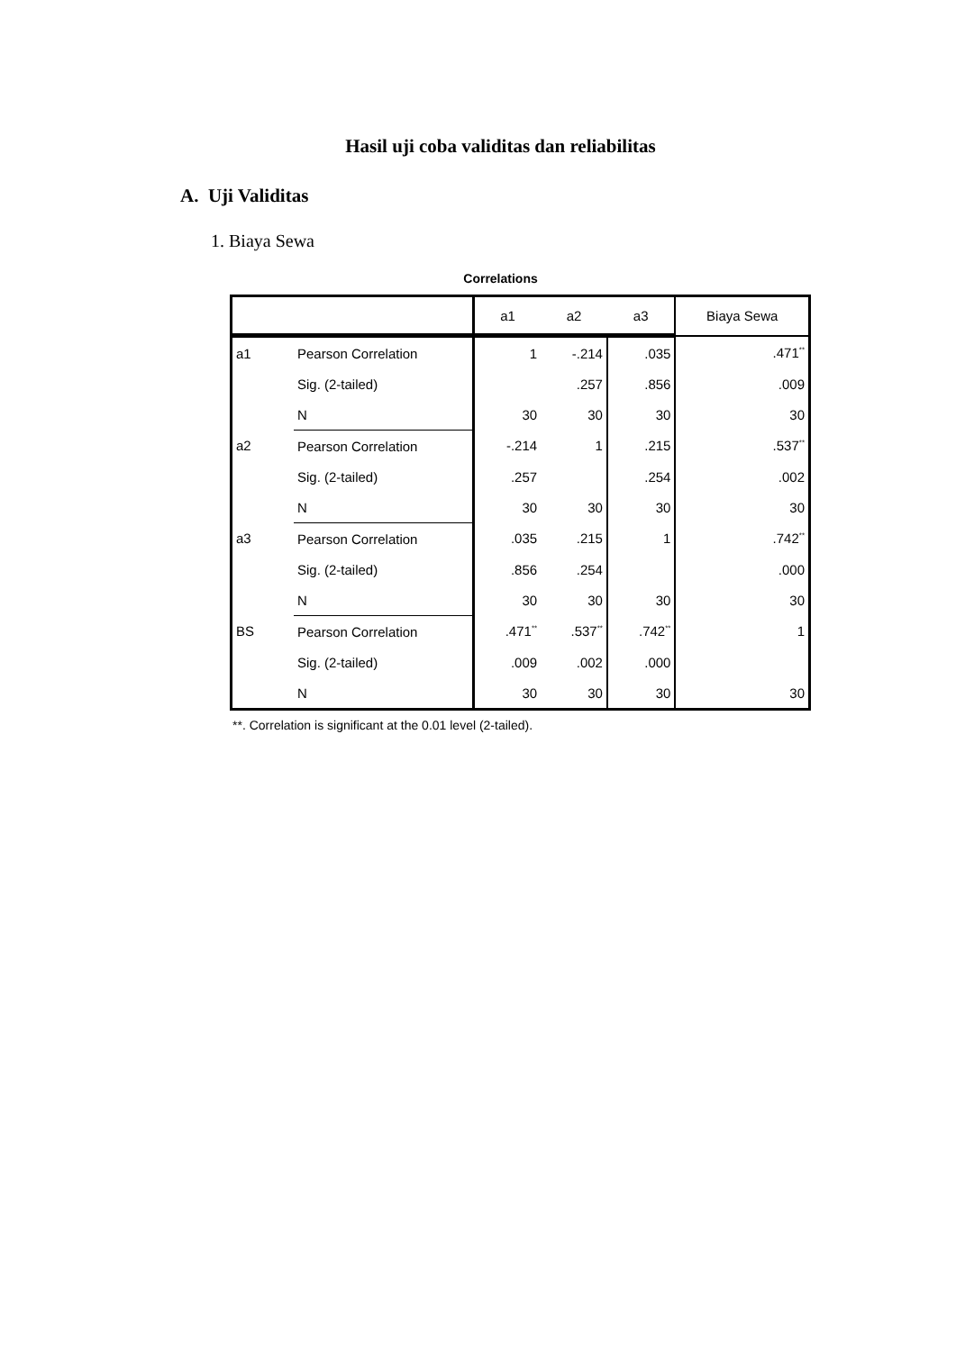Hasil uji coba validitas dan reliabilitas
A. Uji Validitas
1. Biaya Sewa
Correlations
| | | a1 | a2 | a3 | Biaya Sewa |
| --- | --- | --- | --- | --- | --- |
| a1 | Pearson Correlation | 1 | -.214 | .035 | .471<sup>**</sup> |
| | Sig. (2-tailed) | | .257 | .856 | .009 |
| | N | 30 | 30 | 30 | 30 |
| a2 | Pearson Correlation | -.214 | 1 | .215 | .537<sup>**</sup> |
| | Sig. (2-tailed) | .257 | | .254 | .002 |
| | N | 30 | 30 | 30 | 30 |
| a3 | Pearson Correlation | .035 | .215 | 1 | .742<sup>**</sup> |
| | Sig. (2-tailed) | .856 | .254 | | .000 |
| | N | 30 | 30 | 30 | 30 |
| BS | Pearson Correlation | .471<sup>**</sup> | .537<sup>**</sup> | .742<sup>**</sup> | 1 |
| | Sig. (2-tailed) | .009 | .002 | .000 | |
| | N | 30 | 30 | 30 | 30 |
**. Correlation is significant at the 0.01 level (2-tailed).